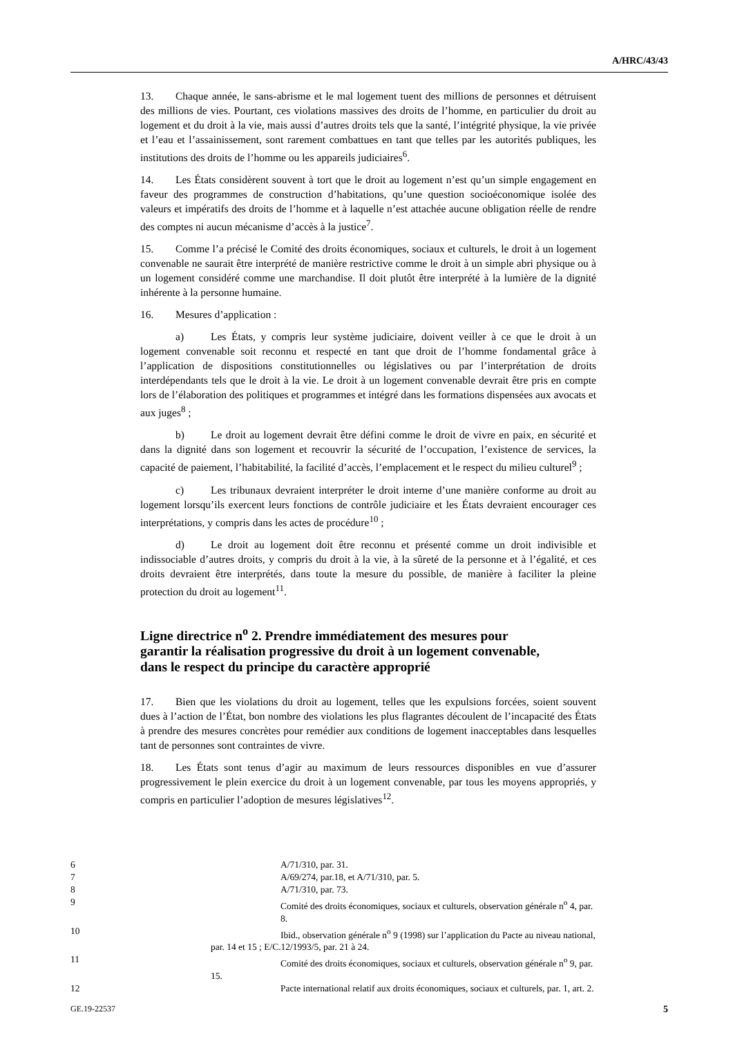A/HRC/43/43
13. Chaque année, le sans-abrisme et le mal logement tuent des millions de personnes et détruisent des millions de vies. Pourtant, ces violations massives des droits de l’homme, en particulier du droit au logement et du droit à la vie, mais aussi d’autres droits tels que la santé, l’intégrité physique, la vie privée et l’eau et l’assainissement, sont rarement combattues en tant que telles par les autorités publiques, les institutions des droits de l’homme ou les appareils judiciaires<sup>6</sup>.
14. Les États considèrent souvent à tort que le droit au logement n’est qu’un simple engagement en faveur des programmes de construction d’habitations, qu’une question socioéconomique isolée des valeurs et impératifs des droits de l’homme et à laquelle n’est attachée aucune obligation réelle de rendre des comptes ni aucun mécanisme d’accès à la justice<sup>7</sup>.
15. Comme l’a précisé le Comité des droits économiques, sociaux et culturels, le droit à un logement convenable ne saurait être interprété de manière restrictive comme le droit à un simple abri physique ou à un logement considéré comme une marchandise. Il doit plutôt être interprété à la lumière de la dignité inhérente à la personne humaine.
16. Mesures d’application :
a) Les États, y compris leur système judiciaire, doivent veiller à ce que le droit à un logement convenable soit reconnu et respecté en tant que droit de l’homme fondamental grâce à l’application de dispositions constitutionnelles ou législatives ou par l’interprétation de droits interdépendants tels que le droit à la vie. Le droit à un logement convenable devrait être pris en compte lors de l’élaboration des politiques et programmes et intégré dans les formations dispensées aux avocats et aux juges<sup>8</sup> ;
b) Le droit au logement devrait être défini comme le droit de vivre en paix, en sécurité et dans la dignité dans son logement et recouvrir la sécurité de l’occupation, l’existence de services, la capacité de paiement, l’habitabilité, la facilité d’accès, l’emplacement et le respect du milieu culturel<sup>9</sup> ;
c) Les tribunaux devraient interpréter le droit interne d’une manière conforme au droit au logement lorsqu’ils exercent leurs fonctions de contrôle judiciaire et les États devraient encourager ces interprétations, y compris dans les actes de procédure<sup>10</sup> ;
d) Le droit au logement doit être reconnu et présenté comme un droit indivisible et indissociable d’autres droits, y compris du droit à la vie, à la sûreté de la personne et à l’égalité, et ces droits devraient être interprétés, dans toute la mesure du possible, de manière à faciliter la pleine protection du droit au logement<sup>11</sup>.
Ligne directrice n<sup>o</sup> 2. Prendre immédiatement des mesures pour garantir la réalisation progressive du droit à un logement convenable, dans le respect du principe du caractère approprié
17. Bien que les violations du droit au logement, telles que les expulsions forcées, soient souvent dues à l’action de l’État, bon nombre des violations les plus flagrantes découlent de l’incapacité des États à prendre des mesures concrètes pour remédier aux conditions de logement inacceptables dans lesquelles tant de personnes sont contraintes de vivre.
18. Les États sont tenus d’agir au maximum de leurs ressources disponibles en vue d’assurer progressivement le plein exercice du droit à un logement convenable, par tous les moyens appropriés, y compris en particulier l’adoption de mesures législatives<sup>12</sup>.
6 A/71/310, par. 31.
7 A/69/274, par.18, et A/71/310, par. 5.
8 A/71/310, par. 73.
9 Comité des droits économiques, sociaux et culturels, observation générale n<sup>o</sup> 4, par. 8.
10 Ibid., observation générale n<sup>o</sup> 9 (1998) sur l’application du Pacte au niveau national,
par. 14 et 15 ; E/C.12/1993/5, par. 21 à 24.
11 Comité des droits économiques, sociaux et culturels, observation générale n<sup>o</sup> 9, par.
15.
12 Pacte international relatif aux droits économiques, sociaux et culturels, par. 1, art. 2.
GE.19-22537 5